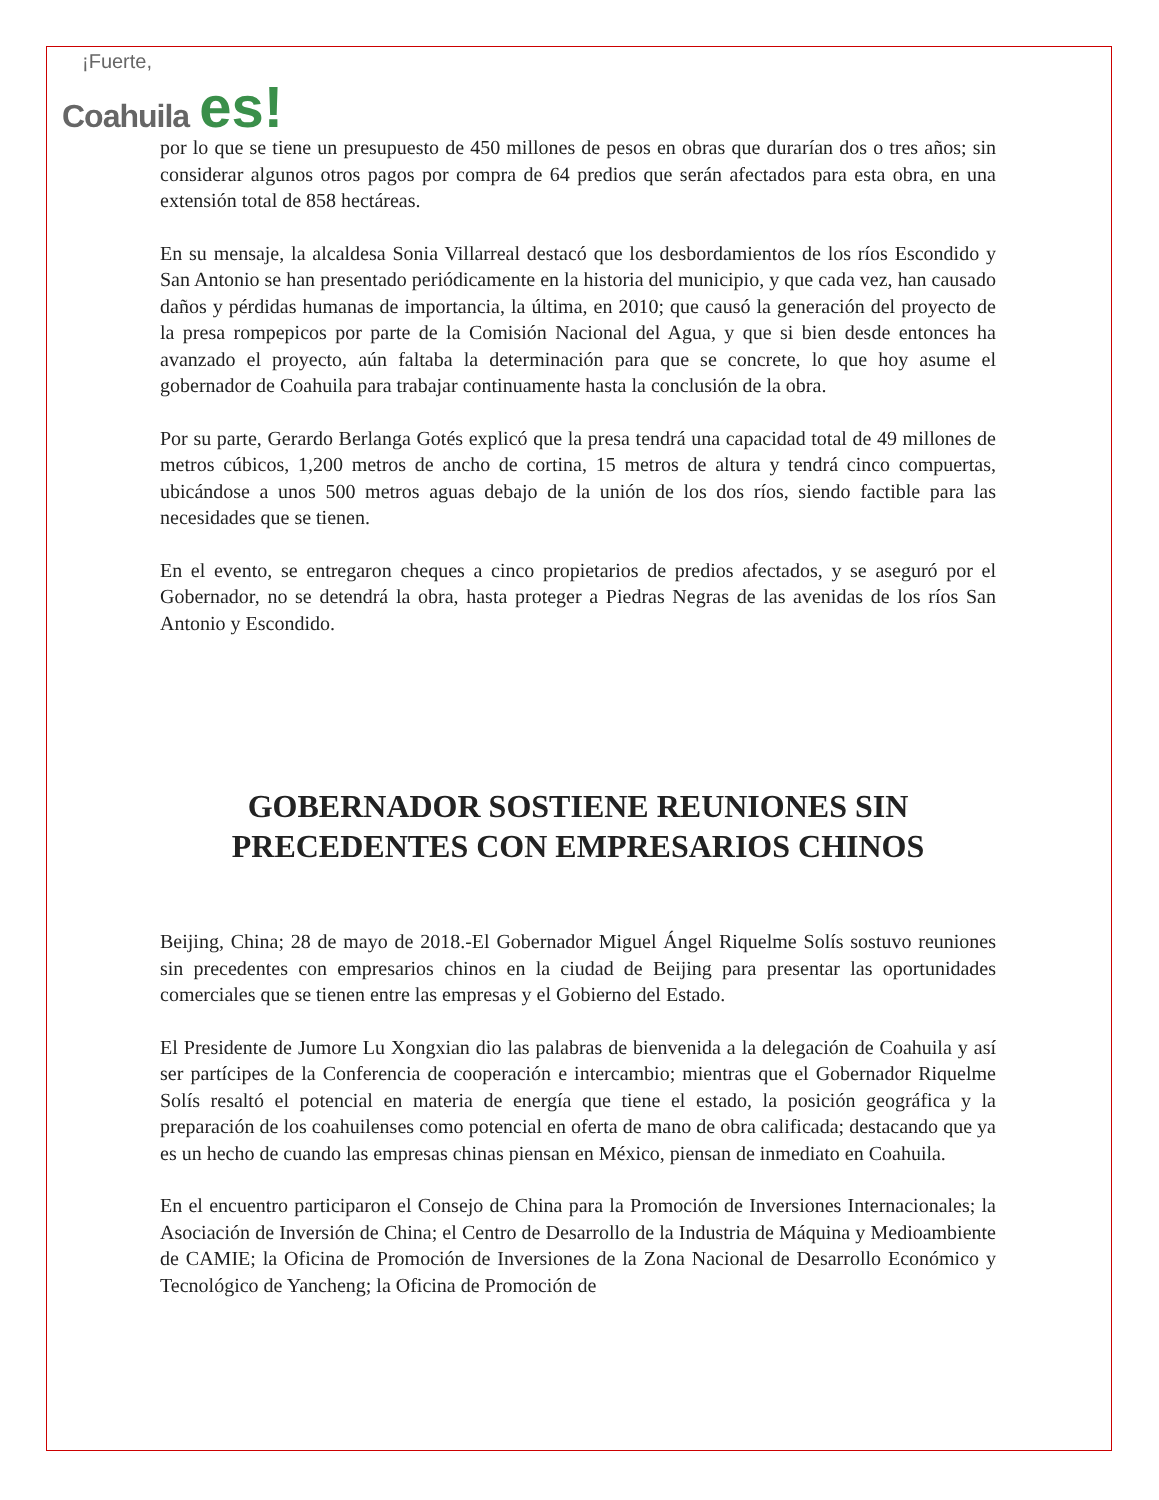¡Fuerte,
Coahuila es!
por lo que se tiene un presupuesto de 450 millones de pesos en obras que durarían dos o tres años; sin considerar algunos otros pagos por compra de 64 predios que serán afectados para esta obra, en una extensión total de 858 hectáreas.
En su mensaje, la alcaldesa Sonia Villarreal destacó que los desbordamientos de los ríos Escondido y San Antonio se han presentado periódicamente en la historia del municipio, y que cada vez, han causado daños y pérdidas humanas de importancia, la última, en 2010; que causó la generación del proyecto de la presa rompepicos por parte de la Comisión Nacional del Agua, y que si bien desde entonces ha avanzado el proyecto, aún faltaba la determinación para que se concrete, lo que hoy asume el gobernador de Coahuila para trabajar continuamente hasta la conclusión de la obra.
Por su parte, Gerardo Berlanga Gotés explicó que la presa tendrá una capacidad total de 49 millones de metros cúbicos, 1,200 metros de ancho de cortina, 15 metros de altura y tendrá cinco compuertas, ubicándose a unos 500 metros aguas debajo de la unión de los dos ríos, siendo factible para las necesidades que se tienen.
En el evento, se entregaron cheques a cinco propietarios de predios afectados, y se aseguró por el Gobernador, no se detendrá la obra, hasta proteger a Piedras Negras de las avenidas de los ríos San Antonio y Escondido.
GOBERNADOR SOSTIENE REUNIONES SIN PRECEDENTES CON EMPRESARIOS CHINOS
Beijing, China; 28 de mayo de 2018.-El Gobernador Miguel Ángel Riquelme Solís sostuvo reuniones sin precedentes con empresarios chinos en la ciudad de Beijing para presentar las oportunidades comerciales que se tienen entre las empresas y el Gobierno del Estado.
El Presidente de Jumore Lu Xongxian dio las palabras de bienvenida a la delegación de Coahuila y así ser partícipes de la Conferencia de cooperación e intercambio; mientras que el Gobernador Riquelme Solís resaltó el potencial en materia de energía que tiene el estado, la posición geográfica y la preparación de los coahuilenses como potencial en oferta de mano de obra calificada; destacando que ya es un hecho de cuando las empresas chinas piensan en México, piensan de inmediato en Coahuila.
En el encuentro participaron el Consejo de China para la Promoción de Inversiones Internacionales; la Asociación de Inversión de China; el Centro de Desarrollo de la Industria de Máquina y Medioambiente de CAMIE; la Oficina de Promoción de Inversiones de la Zona Nacional de Desarrollo Económico y Tecnológico de Yancheng; la Oficina de Promoción de